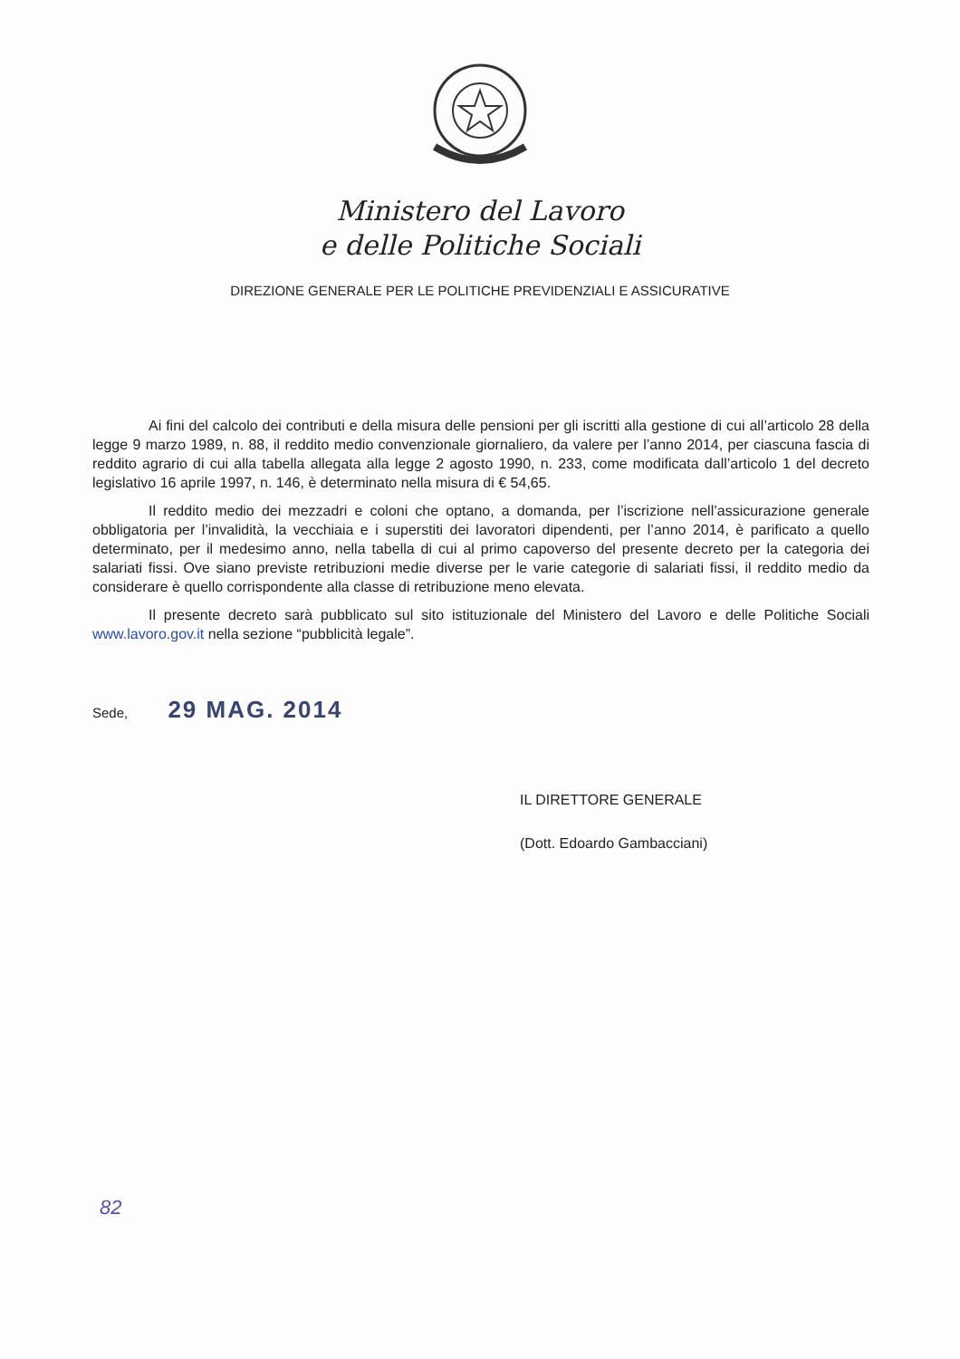Ministero del Lavoro
e delle Politiche Sociali
DIREZIONE GENERALE PER LE POLITICHE PREVIDENZIALI E ASSICURATIVE
Ai fini del calcolo dei contributi e della misura delle pensioni per gli iscritti alla gestione di cui all’articolo 28 della legge 9 marzo 1989, n. 88, il reddito medio convenzionale giornaliero, da valere per l’anno 2014, per ciascuna fascia di reddito agrario di cui alla tabella allegata alla legge 2 agosto 1990, n. 233, come modificata dall’articolo 1 del decreto legislativo 16 aprile 1997, n. 146, è determinato nella misura di € 54,65.
Il reddito medio dei mezzadri e coloni che optano, a domanda, per l’iscrizione nell’assicurazione generale obbligatoria per l’invalidità, la vecchiaia e i superstiti dei lavoratori dipendenti, per l’anno 2014, è parificato a quello determinato, per il medesimo anno, nella tabella di cui al primo capoverso del presente decreto per la categoria dei salariati fissi. Ove siano previste retribuzioni medie diverse per le varie categorie di salariati fissi, il reddito medio da considerare è quello corrispondente alla classe di retribuzione meno elevata.
Il presente decreto sarà pubblicato sul sito istituzionale del Ministero del Lavoro e delle Politiche Sociali www.lavoro.gov.it nella sezione “pubblicità legale”.
Sede, 29 MAG. 2014
IL DIRETTORE GENERALE
(Dott. Edoardo Gambacciani)
82